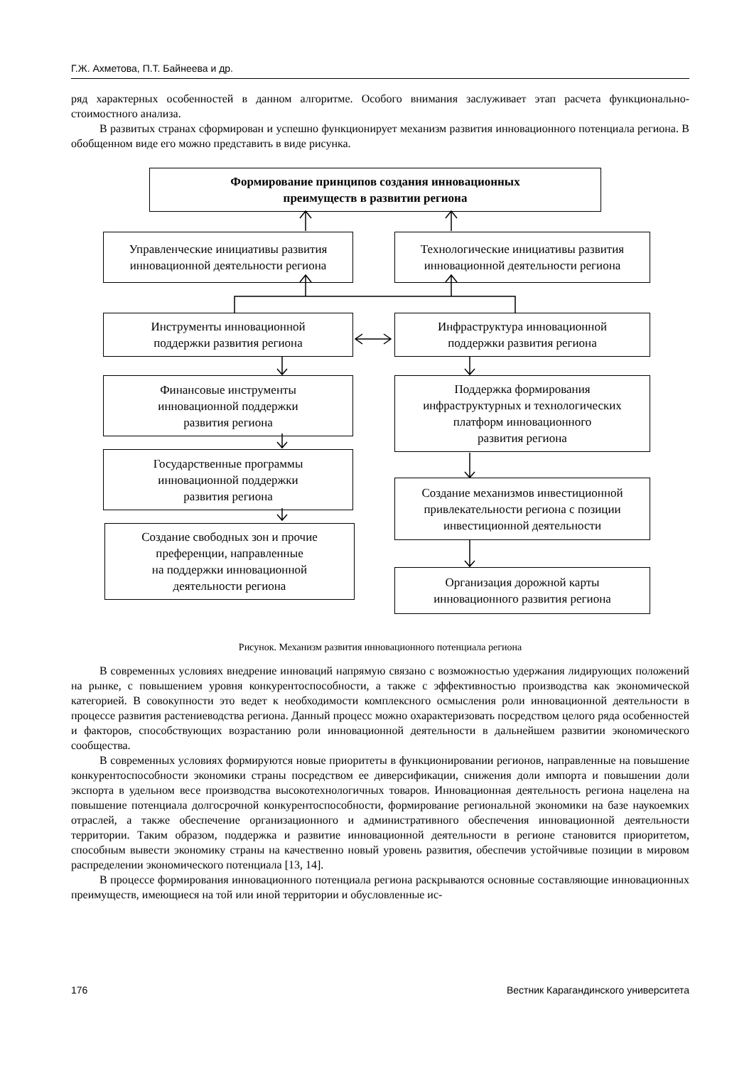Г.Ж. Ахметова, П.Т. Байнеева и др.
ряд характерных особенностей в данном алгоритме. Особого внимания заслуживает этап расчета функционально-стоимостного анализа.
В развитых странах сформирован и успешно функционирует механизм развития инновационного потенциала региона. В обобщенном виде его можно представить в виде рисунка.
Формирование принципов создания инновационных
преимуществ в развитии региона
Управленческие инициативы развития
инновационной деятельности региона
Технологические инициативы развития
инновационной деятельности региона
Инструменты инновационной
поддержки развития региона
Инфраструктура инновационной
поддержки развития региона
Финансовые инструменты
инновационной поддержки
развития региона
Поддержка формирования
инфраструктурных и технологических
платформ инновационного
развития региона
Государственные программы
инновационной поддержки
развития региона
Создание механизмов инвестиционной
привлекательности региона с позиции
инвестиционной деятельности
Создание свободных зон и прочие
преференции, направленные
на поддержки инновационной
деятельности региона
Организация дорожной карты
инновационного развития региона
Рисунок. Механизм развития инновационного потенциала региона
В современных условиях внедрение инноваций напрямую связано с возможностью удержания лидирующих положений на рынке, с повышением уровня конкурентоспособности, а также с эффективностью производства как экономической категорией. В совокупности это ведет к необходимости комплексного осмысления роли инновационной деятельности в процессе развития растениеводства региона. Данный процесс можно охарактеризовать посредством целого ряда особенностей и факторов, способствующих возрастанию роли инновационной деятельности в дальнейшем развитии экономического сообщества.
В современных условиях формируются новые приоритеты в функционировании регионов, направленные на повышение конкурентоспособности экономики страны посредством ее диверсификации, снижения доли импорта и повышении доли экспорта в удельном весе производства высокотехнологичных товаров. Инновационная деятельность региона нацелена на повышение потенциала долгосрочной конкурентоспособности, формирование региональной экономики на базе наукоемких отраслей, а также обеспечение организационного и административного обеспечения инновационной деятельности территории. Таким образом, поддержка и развитие инновационной деятельности в регионе становится приоритетом, способным вывести экономику страны на качественно новый уровень развития, обеспечив устойчивые позиции в мировом распределении экономического потенциала [13, 14].
В процессе формирования инновационного потенциала региона раскрываются основные составляющие инновационных преимуществ, имеющиеся на той или иной территории и обусловленные ис-
176 Вестник Карагандинского университета